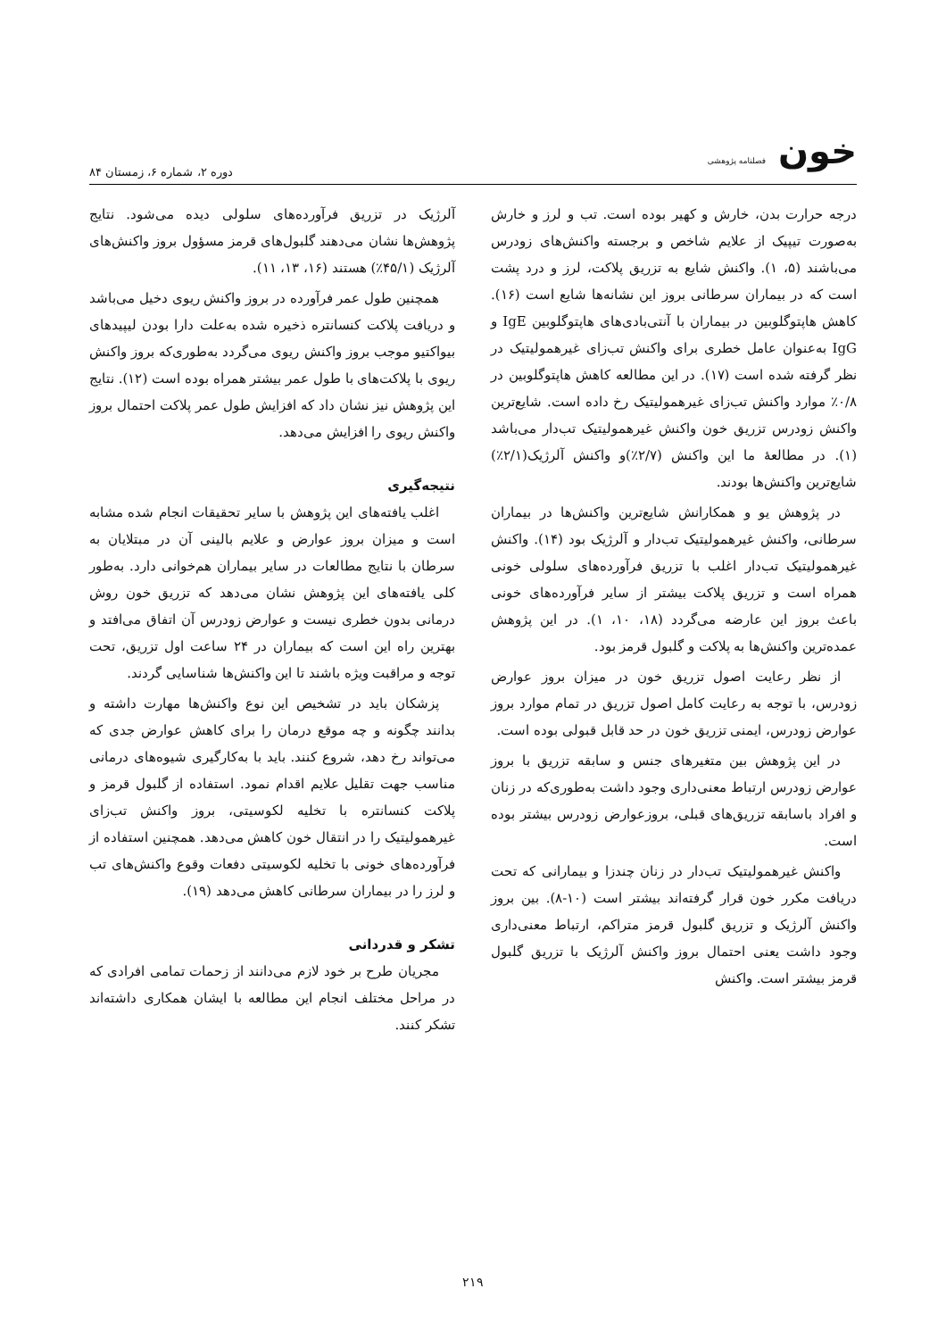خون فصلنامه پژوهشی
دوره ۲، شماره ۶، زمستان ۸۴
درجه حرارت بدن، خارش و کهیر بوده است. تب و لرز و خارش به‌صورت تیپیک از علایم شاخص و برجسته واکنش‌های زودرس می‌باشند (۵، ۱). واکنش شایع به تزریق پلاکت، لرز و درد پشت است که در بیماران سرطانی بروز این نشانه‌ها شایع است (۱۶). کاهش هاپتوگلوبین در بیماران با آنتی‌بادی‌های هاپتوگلوبین IgE و IgG به‌عنوان عامل خطری برای واکنش تب‌زای غیرهمولیتیک در نظر گرفته شده است (۱۷). در این مطالعه کاهش هاپتوگلوبین در ۰/۸٪ موارد واکنش تب‌زای غیرهمولیتیک رخ داده است. شایع‌ترین واکنش زودرس تزریق خون واکنش غیرهمولیتیک تب‌دار می‌باشد (۱). در مطالعهٔ ما این واکنش (۲/۷٪)و واکنش آلرژیک(۲/۱٪) شایع‌ترین واکنش‌ها بودند.
در پژوهش یو و همکارانش شایع‌ترین واکنش‌ها در بیماران سرطانی، واکنش غیرهمولیتیک تب‌دار و آلرژیک بود (۱۴). واکنش غیرهمولیتیک تب‌دار اغلب با تزریق فرآورده‌های سلولی خونی همراه است و تزریق پلاکت بیشتر از سایر فرآورده‌های خونی باعث بروز این عارضه می‌گردد (۱۸، ۱۰، ۱). در این پژوهش عمده‌ترین واکنش‌ها به پلاکت و گلبول قرمز بود.
از نظر رعایت اصول تزریق خون در میزان بروز عوارض زودرس، با توجه به رعایت کامل اصول تزریق در تمام موارد بروز عوارض زودرس، ایمنی تزریق خون در حد قابل قبولی بوده است.
در این پژوهش بین متغیرهای جنس و سابقه تزریق با بروز عوارض زودرس ارتباط معنی‌داری وجود داشت به‌طوری‌که در زنان و افراد باسابقه تزریق‌های قبلی، بروزعوارض زودرس بیشتر بوده است.
واکنش غیرهمولیتیک تب‌دار در زنان چندزا و بیمارانی که تحت دریافت مکرر خون قرار گرفته‌اند بیشتر است (۱۰-۸). بین بروز واکنش آلرژیک و تزریق گلبول قرمز متراکم، ارتباط معنی‌داری وجود داشت یعنی احتمال بروز واکنش آلرژیک با تزریق گلبول قرمز بیشتر است. واکنش
آلرژیک در تزریق فرآورده‌های سلولی دیده می‌شود. نتایج پژوهش‌ها نشان می‌دهند گلبول‌های قرمز مسؤول بروز واکنش‌های آلرژیک (۴۵/۱٪) هستند (۱۶، ۱۳، ۱۱).
همچنین طول عمر فرآورده در بروز واکنش ریوی دخیل می‌باشد و دریافت پلاکت کنسانتره ذخیره شده به‌علت دارا بودن لیپیدهای بیواکتیو موجب بروز واکنش ریوی می‌گردد به‌طوری‌که بروز واکنش ریوی با پلاکت‌های با طول عمر بیشتر همراه بوده است (۱۲). نتایج این پژوهش نیز نشان داد که افزایش طول عمر پلاکت احتمال بروز واکنش ریوی را افزایش می‌دهد.
نتیجه‌گیری
اغلب یافته‌های این پژوهش با سایر تحقیقات انجام شده مشابه است و میزان بروز عوارض و علایم بالینی آن در مبتلایان به سرطان با نتایج مطالعات در سایر بیماران هم‌خوانی دارد. به‌طور کلی یافته‌های این پژوهش نشان می‌دهد که تزریق خون روش درمانی بدون خطری نیست و عوارض زودرس آن اتفاق می‌افتد و بهترین راه این است که بیماران در ۲۴ ساعت اول تزریق، تحت توجه و مراقبت ویژه باشند تا این واکنش‌ها شناسایی گردند.
پزشکان باید در تشخیص این نوع واکنش‌ها مهارت داشته و بدانند چگونه و چه موقع درمان را برای کاهش عوارض جدی که می‌تواند رخ دهد، شروع کنند. باید با به‌کارگیری شیوه‌های درمانی مناسب جهت تقلیل علایم اقدام نمود. استفاده از گلبول قرمز و پلاکت کنسانتره با تخلیه لکوسیتی، بروز واکنش تب‌زای غیرهمولیتیک را در انتقال خون کاهش می‌دهد. همچنین استفاده از فرآورده‌های خونی با تخلیه لکوسیتی دفعات وقوع واکنش‌های تب و لرز را در بیماران سرطانی کاهش می‌دهد (۱۹).
تشکر و قدردانی
مجریان طرح بر خود لازم می‌دانند از زحمات تمامی افرادی که در مراحل مختلف انجام این مطالعه با ایشان همکاری داشته‌اند تشکر کنند.
۲۱۹